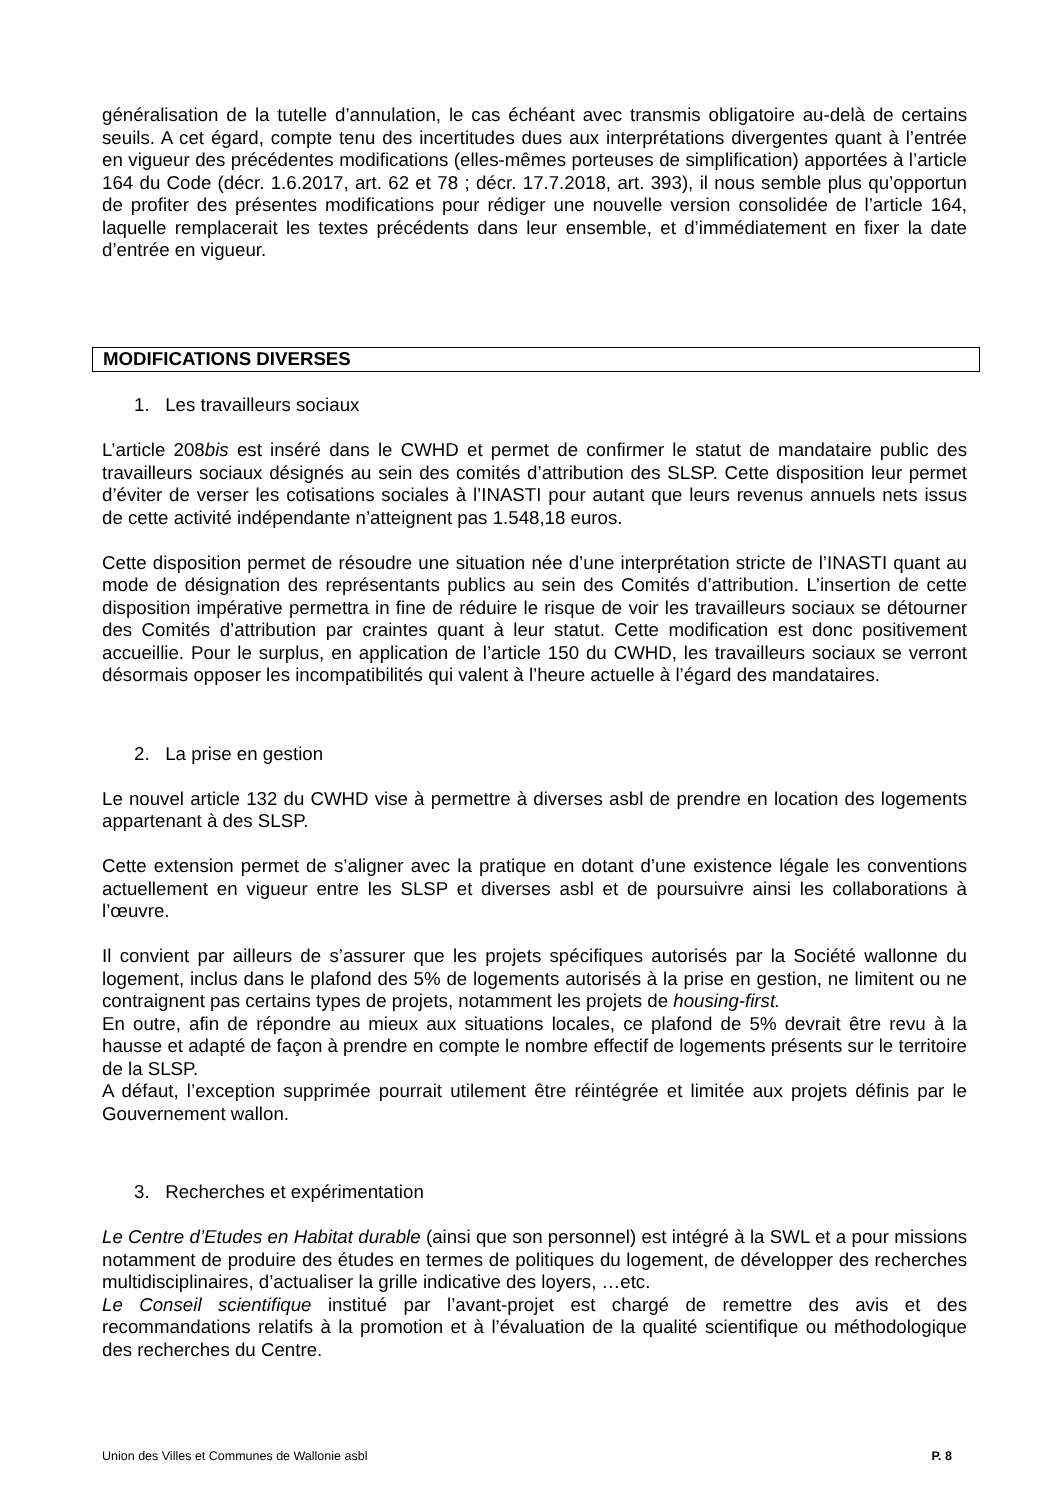généralisation de la tutelle d’annulation, le cas échéant avec transmis obligatoire au-delà de certains seuils. A cet égard, compte tenu des incertitudes dues aux interprétations divergentes quant à l’entrée en vigueur des précédentes modifications (elles-mêmes porteuses de simplification) apportées à l’article 164 du Code (décr. 1.6.2017, art. 62 et 78 ; décr. 17.7.2018, art. 393), il nous semble plus qu’opportun de profiter des présentes modifications pour rédiger une nouvelle version consolidée de l’article 164, laquelle remplacerait les textes précédents dans leur ensemble, et d’immédiatement en fixer la date d’entrée en vigueur.
MODIFICATIONS DIVERSES
1. Les travailleurs sociaux
L’article 208bis est inséré dans le CWHD et permet de confirmer le statut de mandataire public des travailleurs sociaux désignés au sein des comités d’attribution des SLSP. Cette disposition leur permet d’éviter de verser les cotisations sociales à l’INASTI pour autant que leurs revenus annuels nets issus de cette activité indépendante n’atteignent pas 1.548,18 euros.
Cette disposition permet de résoudre une situation née d’une interprétation stricte de l’INASTI quant au mode de désignation des représentants publics au sein des Comités d’attribution. L’insertion de cette disposition impérative permettra in fine de réduire le risque de voir les travailleurs sociaux se détourner des Comités d’attribution par craintes quant à leur statut. Cette modification est donc positivement accueillie. Pour le surplus, en application de l’article 150 du CWHD, les travailleurs sociaux se verront désormais opposer les incompatibilités qui valent à l’heure actuelle à l’égard des mandataires.
2. La prise en gestion
Le nouvel article 132 du CWHD vise à permettre à diverses asbl de prendre en location des logements appartenant à des SLSP.
Cette extension permet de s’aligner avec la pratique en dotant d’une existence légale les conventions actuellement en vigueur entre les SLSP et diverses asbl et de poursuivre ainsi les collaborations à l’œuvre.
Il convient par ailleurs de s’assurer que les projets spécifiques autorisés par la Société wallonne du logement, inclus dans le plafond des 5% de logements autorisés à la prise en gestion, ne limitent ou ne contraignent pas certains types de projets, notamment les projets de housing-first.
En outre, afin de répondre au mieux aux situations locales, ce plafond de 5% devrait être revu à la hausse et adapté de façon à prendre en compte le nombre effectif de logements présents sur le territoire de la SLSP.
A défaut, l’exception supprimée pourrait utilement être réintégrée et limitée aux projets définis par le Gouvernement wallon.
3. Recherches et expérimentation
Le Centre d’Etudes en Habitat durable (ainsi que son personnel) est intégré à la SWL et a pour missions notamment de produire des études en termes de politiques du logement, de développer des recherches multidisciplinaires, d’actualiser la grille indicative des loyers, …etc.
Le Conseil scientifique institué par l’avant-projet est chargé de remettre des avis et des recommandations relatifs à la promotion et à l’évaluation de la qualité scientifique ou méthodologique des recherches du Centre.
Union des Villes et Communes de Wallonie asbl P. 8